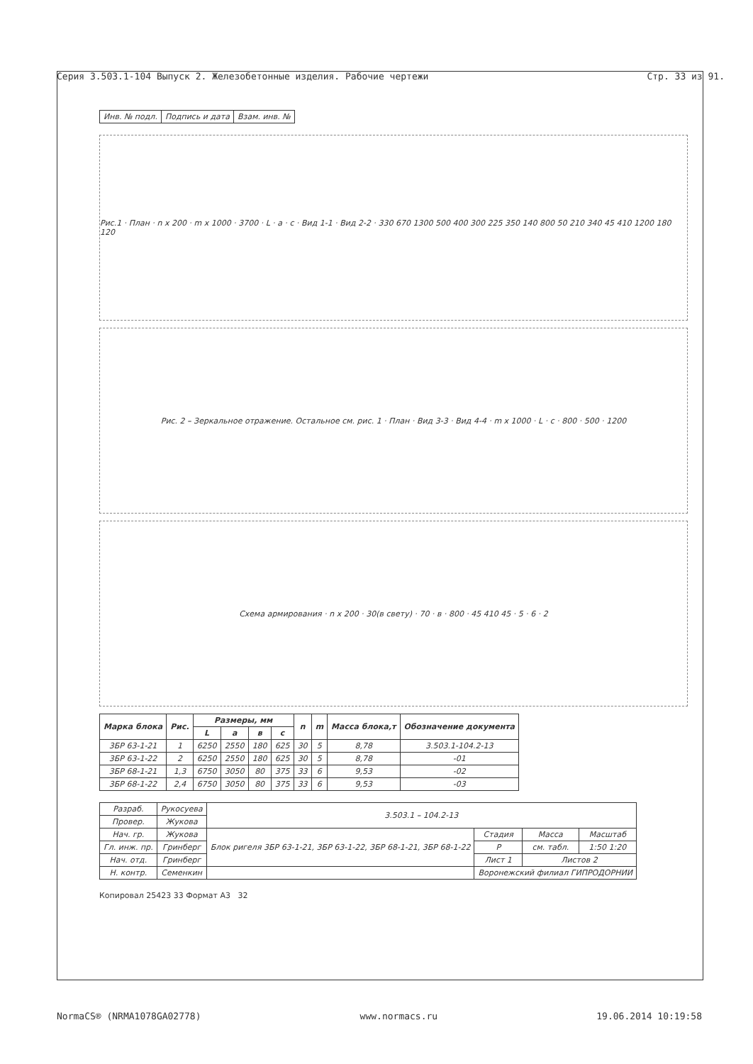Серия 3.503.1-104 Выпуск 2. Железобетонные изделия. Рабочие чертежи Стр. 33 из 91.
| Инв. № подл. | Подпись и дата | Взам. инв. № |
Рис.1 · План · n x 200 · m x 1000 · 3700 · L · a · c · Вид 1-1 · Вид 2-2 · 330 670 1300 500 400 300 225 350 140 800 50 210 340 45 410 1200 180 120
Рис. 2 – Зеркальное отражение. Остальное см. рис. 1 · План · Вид 3-3 · Вид 4-4 · m x 1000 · L · c · 800 · 500 · 1200
Схема армирования · n x 200 · 30(в свету) · 70 · в · 800 · 45 410 45 · 5 · 6 · 2
| Марка блока | Рис. | Размеры, мм | | | | n | m | Масса блока,т | Обозначение документа |
| --- | --- | --- | --- | --- | --- | --- | --- | --- | --- |
| | | L | a | в | c | | | | |
| 3БР 63-1-21 | 1 | 6250 | 2550 | 180 | 625 | 30 | 5 | 8,78 | 3.503.1-104.2-13 |
| 3БР 63-1-22 | 2 | 6250 | 2550 | 180 | 625 | 30 | 5 | 8,78 | -01 |
| 3БР 68-1-21 | 1,3 | 6750 | 3050 | 80 | 375 | 33 | 6 | 9,53 | -02 |
| 3БР 68-1-22 | 2,4 | 6750 | 3050 | 80 | 375 | 33 | 6 | 9,53 | -03 |
| Разраб. | Рукосуева | 3.503.1 – 104.2-13 | | | |
| Провер. | Жукова | | | | |
| Нач. гр. | Жукова | Блок ригеля 3БР 63-1-21, 3БР 63-1-22, 3БР 68-1-21, 3БР 68-1-22 | Стадия | Масса | Масштаб |
| Гл. инж. пр. | Гринберг | | Р | см. табл. | 1:50 1:20 |
| Нач. отд. | Гринберг | | Лист 1 | Листов 2 | |
| Н. контр. | Семенкин | | Воронежский филиал ГИПРОДОРНИИ | | |
Копировал 25423 33 Формат А3 32
NormaCS® (NRMA1078GA02778) www.normacs.ru 19.06.2014 10:19:58